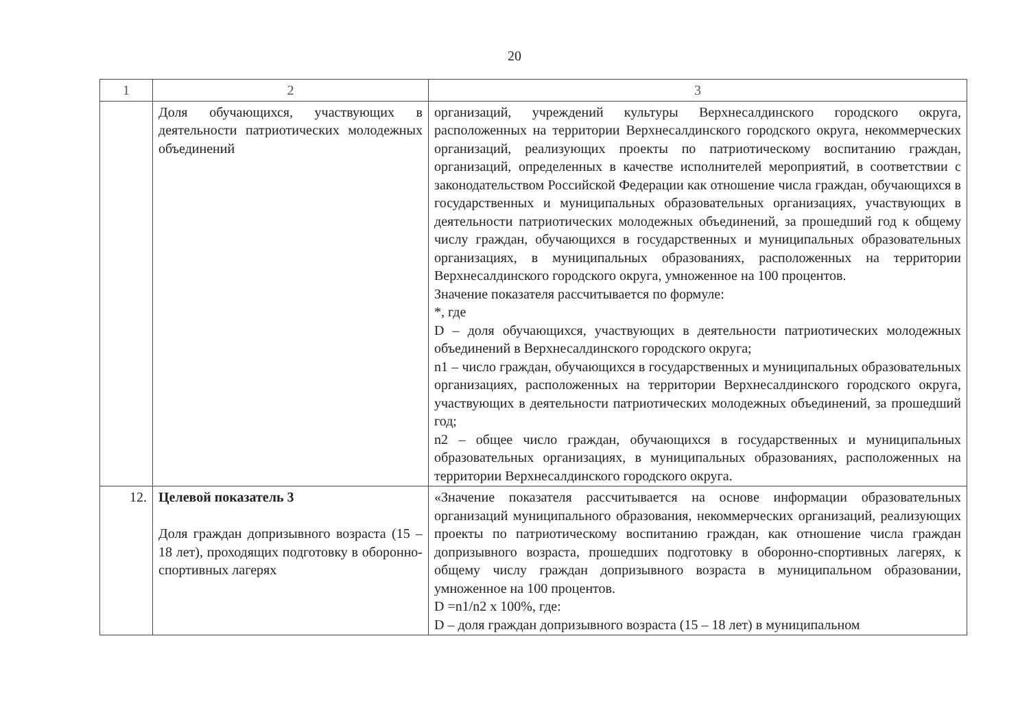20
| 1 | 2 | 3 |
| --- | --- | --- |
| | Доля обучающихся, участвующих в деятельности патриотических молодежных объединений | организаций, учреждений культуры Верхнесалдинского городского округа, расположенных на территории Верхнесалдинского городского округа, некоммерческих организаций, реализующих проекты по патриотическому воспитанию граждан, организаций, определенных в качестве исполнителей мероприятий, в соответствии с законодательством Российской Федерации как отношение числа граждан, обучающихся в государственных и муниципальных образовательных организациях, участвующих в деятельности патриотических молодежных объединений, за прошедший год к общему числу граждан, обучающихся в государственных и муниципальных образовательных организациях, в муниципальных образованиях, расположенных на территории Верхнесалдинского городского округа, умноженное на 100 процентов. Значение показателя рассчитывается по формуле: *, где D – доля обучающихся, участвующих в деятельности патриотических молодежных объединений в Верхнесалдинского городского округа; n1 – число граждан, обучающихся в государственных и муниципальных образовательных организациях, расположенных на территории Верхнесалдинского городского округа, участвующих в деятельности патриотических молодежных объединений, за прошедший год; n2 – общее число граждан, обучающихся в государственных и муниципальных образовательных организациях, в муниципальных образованиях, расположенных на территории Верхнесалдинского городского округа. |
| 12. | Целевой показатель 3 Доля граждан допризывного возраста (15 – 18 лет), проходящих подготовку в оборонно-спортивных лагерях | «Значение показателя рассчитывается на основе информации образовательных организаций муниципального образования, некоммерческих организаций, реализующих проекты по патриотическому воспитанию граждан, как отношение числа граждан допризывного возраста, прошедших подготовку в оборонно-спортивных лагерях, к общему числу граждан допризывного возраста в муниципальном образовании, умноженное на 100 процентов. D =n1/n2 x 100%, где: D – доля граждан допризывного возраста (15 – 18 лет) в муниципальном |